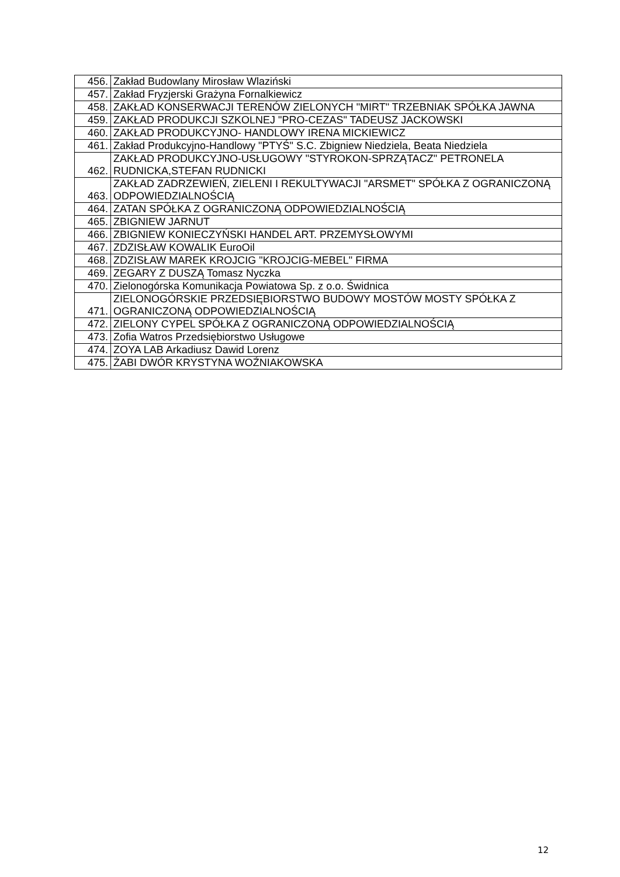| 456. | Zakład Budowlany Mirosław Wlaziński |
| 457. | Zakład Fryzjerski Grażyna Fornalkiewicz |
| 458. | ZAKŁAD KONSERWACJI TERENÓW ZIELONYCH "MIRT" TRZEBNIAK SPÓŁKA JAWNA |
| 459. | ZAKŁAD PRODUKCJI SZKOLNEJ "PRO-CEZAS" TADEUSZ JACKOWSKI |
| 460. | ZAKŁAD PRODUKCYJNO- HANDLOWY IRENA MICKIEWICZ |
| 461. | Zakład Produkcyjno-Handlowy "PTYŚ" S.C. Zbigniew Niedziela, Beata Niedziela |
| 462. | ZAKŁAD PRODUKCYJNO-USŁUGOWY "STYROKON-SPRZĄTACZ" PETRONELA RUDNICKA,STEFAN RUDNICKI |
| 463. | ZAKŁAD ZADRZEWIEŃ, ZIELENI I REKULTYWACJI "ARSMET" SPÓŁKA Z OGRANICZONĄ ODPOWIEDZIALNOŚCIĄ |
| 464. | ZATAN SPÓŁKA Z OGRANICZONĄ ODPOWIEDZIALNOŚCIĄ |
| 465. | ZBIGNIEW JARNUT |
| 466. | ZBIGNIEW KONIECZYŃSKI HANDEL ART. PRZEMYSŁOWYMI |
| 467. | ZDZISŁAW KOWALIK EuroOil |
| 468. | ZDZISŁAW MAREK KROJCIG "KROJCIG-MEBEL" FIRMA |
| 469. | ZEGARY Z DUSZĄ Tomasz Nyczka |
| 470. | Zielonogórska Komunikacja Powiatowa Sp. z o.o. Świdnica |
| 471. | ZIELONOGÓRSKIE PRZEDSIĘBIORSTWO BUDOWY MOSTÓW MOSTY SPÓŁKA Z OGRANICZONĄ ODPOWIEDZIALNOŚCIĄ |
| 472. | ZIELONY CYPEL SPÓŁKA Z OGRANICZONĄ ODPOWIEDZIALNOŚCIĄ |
| 473. | Zofia Watros Przedsiębiorstwo Usługowe |
| 474. | ZOYA LAB Arkadiusz Dawid Lorenz |
| 475. | ŻABI DWÓR KRYSTYNA WOŹNIAKOWSKA |
12